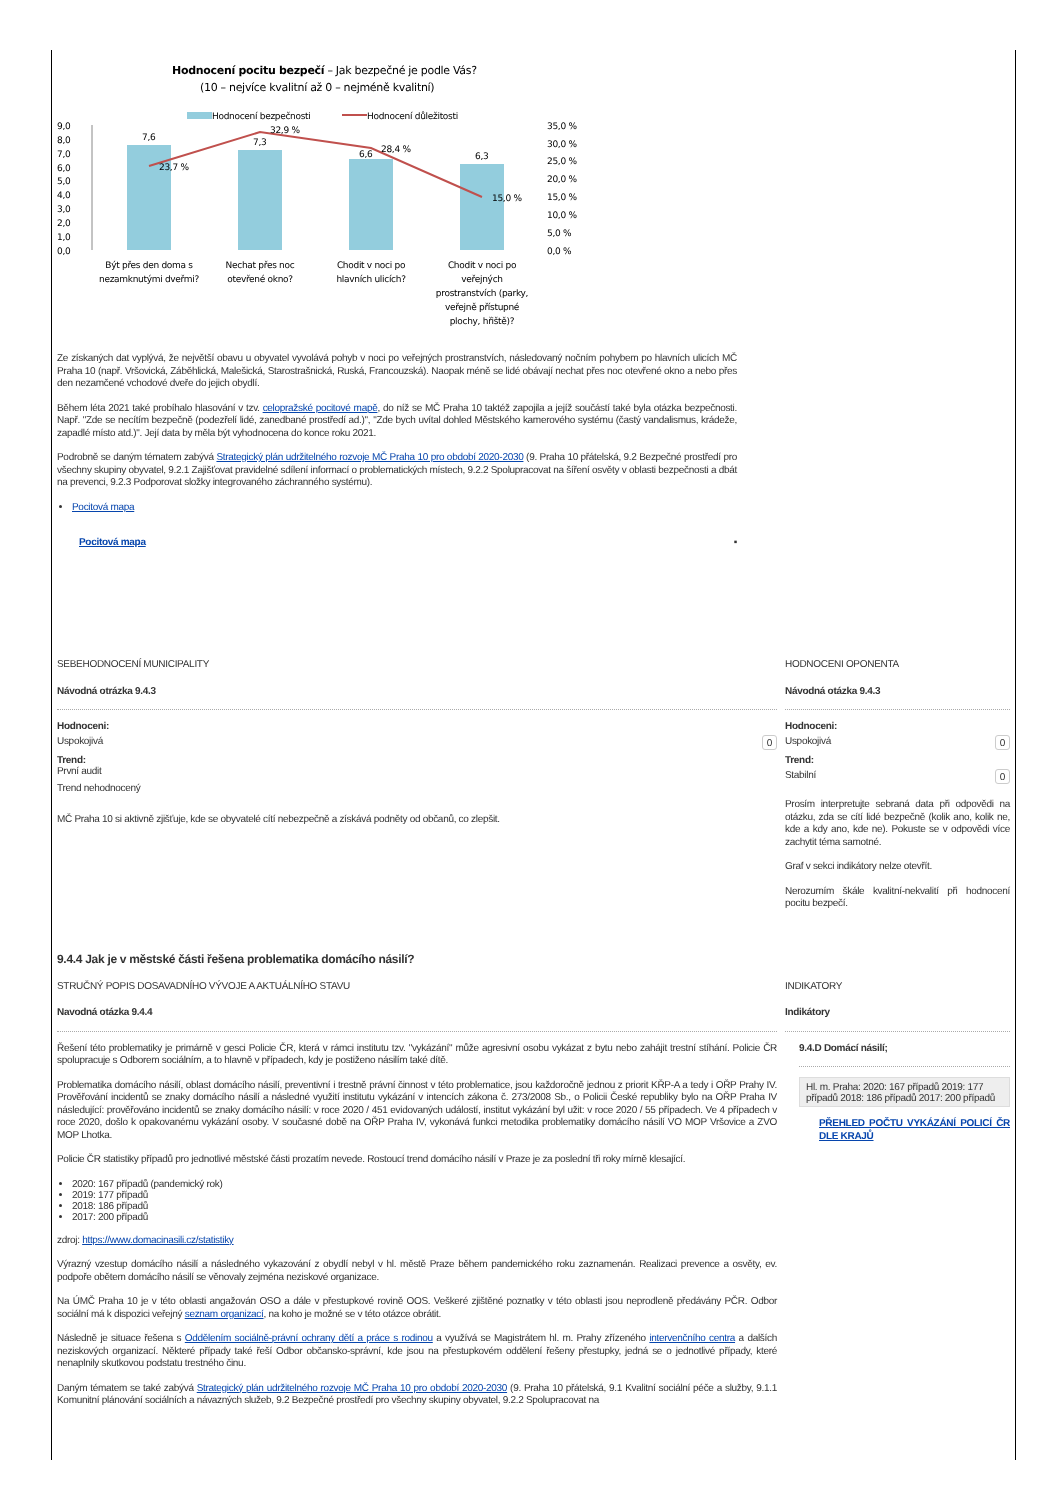Hodnocení pocitu bezpečí – Jak bezpečné je podle Vás?
(10 – nejvíce kvalitní až 0 – nejméně kvalitní)
Hodnocení bezpečnosti
Hodnocení důležitosti
9,0
8,0
7,0
6,0
5,0
4,0
3,0
2,0
1,0
0,0
35,0 %
30,0 %
25,0 %
20,0 %
15,0 %
10,0 %
5,0 %
0,0 %
7,6
7,3
6,6
6,3
23,7 %
32,9 %
28,4 %
15,0 %
Být přes den doma s
nezamknutými dveřmi?
Nechat přes noc
otevřené okno?
Chodit v noci po
hlavních ulicích?
Chodit v noci po
veřejných
prostranstvích (parky,
veřejně přístupné
plochy, hřiště)?
Ze získaných dat vyplývá, že největší obavu u obyvatel vyvolává pohyb v noci po veřejných prostranstvích, následovaný nočním pohybem po hlavních ulicích MČ Praha 10 (např. Vršovická, Záběhlická, Malešická, Starostrašnická, Ruská, Francouzská). Naopak méně se lidé obávají nechat přes noc otevřené okno a nebo přes den nezamčené vchodové dveře do jejich obydlí.
Během léta 2021 také probíhalo hlasování v tzv. celopražské pocitové mapě, do níž se MČ Praha 10 taktéž zapojila a jejíž součástí také byla otázka bezpečnosti. Např. "Zde se necítím bezpečně (podezřelí lidé, zanedbané prostředí ad.)", "Zde bych uvítal dohled Městského kamerového systému (častý vandalismus, krádeže, zapadlé místo atd.)". Její data by měla být vyhodnocena do konce roku 2021.
Podrobně se daným tématem zabývá Strategický plán udržitelného rozvoje MČ Praha 10 pro období 2020-2030 (9. Praha 10 přátelská, 9.2 Bezpečné prostředí pro všechny skupiny obyvatel, 9.2.1 Zajišťovat pravidelné sdílení informací o problematických místech, 9.2.2 Spolupracovat na šíření osvěty v oblasti bezpečnosti a dbát na prevenci, 9.2.3 Podporovat složky integrovaného záchranného systému).
Pocitová mapa
Pocitová mapa ▪
SEBEHODNOCENÍ MUNICIPALITY
Návodná otrázka 9.4.3
Hodnoceni:
Uspokojivá 0
Trend:
První audit
Trend nehodnocený
MČ Praha 10 si aktivně zjišťuje, kde se obyvatelé cítí nebezpečně a získává podněty od občanů, co zlepšit.
HODNOCENI OPONENTA
Návodná otázka 9.4.3
Hodnoceni:
Uspokojivá 0
Trend:
Stabilní 0
Prosím interpretujte sebraná data při odpovědi na otázku, zda se cítí lidé bezpečně (kolik ano, kolik ne, kde a kdy ano, kde ne). Pokuste se v odpovědi více zachytit téma samotné.
Graf v sekci indikátory nelze otevřít.
Nerozumím škále kvalitní-nekvalití při hodnocení pocitu bezpečí.
9.4.4 Jak je v městské části řešena problematika domácího násilí?
STRUČNÝ POPIS DOSAVADNÍHO VÝVOJE A AKTUÁLNÍHO STAVU
Navodná otázka 9.4.4
Řešení této problematiky je primárně v gesci Policie ČR, která v rámci institutu tzv. "vykázání" může agresivní osobu vykázat z bytu nebo zahájit trestní stíhání. Policie ČR spolupracuje s Odborem sociálním, a to hlavně v případech, kdy je postiženo násilím také dítě.
Problematika domácího násilí, oblast domácího násilí, preventivní i trestně právní činnost v této problematice, jsou každoročně jednou z priorit KŘP-A a tedy i OŘP Prahy IV. Prověřování incidentů se znaky domácího násilí a následné využití institutu vykázání v intencích zákona č. 273/2008 Sb., o Policii České republiky bylo na OŘP Praha IV následující: prověřováno incidentů se znaky domácího násilí: v roce 2020 / 451 evidovaných událostí, institut vykázání byl užit: v roce 2020 / 55 případech. Ve 4 případech v roce 2020, došlo k opakovanému vykázání osoby. V současné době na OŘP Praha IV, vykonává funkci metodika problematiky domácího násilí VO MOP Vršovice a ZVO MOP Lhotka.
Policie ČR statistiky případů pro jednotlivé městské části prozatím nevede. Rostoucí trend domácího násilí v Praze je za poslední tři roky mírně klesající.
2020: 167 případů (pandemický rok)
2019: 177 případů
2018: 186 případů
2017: 200 případů
zdroj: https://www.domacinasili.cz/statistiky
Výrazný vzestup domácího násilí a následného vykazování z obydlí nebyl v hl. městě Praze během pandemického roku zaznamenán. Realizaci prevence a osvěty, ev. podpoře obětem domácího násilí se věnovaly zejména neziskové organizace.
Na ÚMČ Praha 10 je v této oblasti angažován OSO a dále v přestupkové rovině OOS. Veškeré zjištěné poznatky v této oblasti jsou neprodleně předávány PČR. Odbor sociální má k dispozici veřejný seznam organizací, na koho je možné se v této otázce obrátit.
Následně je situace řešena s Oddělením sociálně-právní ochrany dětí a práce s rodinou a využívá se Magistrátem hl. m. Prahy zřízeného intervenčního centra a dalších neziskových organizací. Některé případy také řeší Odbor občansko-správní, kde jsou na přestupkovém oddělení řešeny přestupky, jedná se o jednotlivé případy, které nenaplnily skutkovou podstatu trestného činu.
Daným tématem se také zabývá Strategický plán udržitelného rozvoje MČ Praha 10 pro období 2020-2030 (9. Praha 10 přátelská, 9.1 Kvalitní sociální péče a služby, 9.1.1 Komunitní plánování sociálních a návazných služeb, 9.2 Bezpečné prostředí pro všechny skupiny obyvatel, 9.2.2 Spolupracovat na
INDIKATORY
Indikátory
9.4.D Domácí násilí;
Hl. m. Praha: 2020: 167 případů 2019: 177 případů 2018: 186 případů 2017: 200 případů
PŘEHLED POČTU VYKÁZÁNÍ POLICÍ ČR DLE KRAJŮ